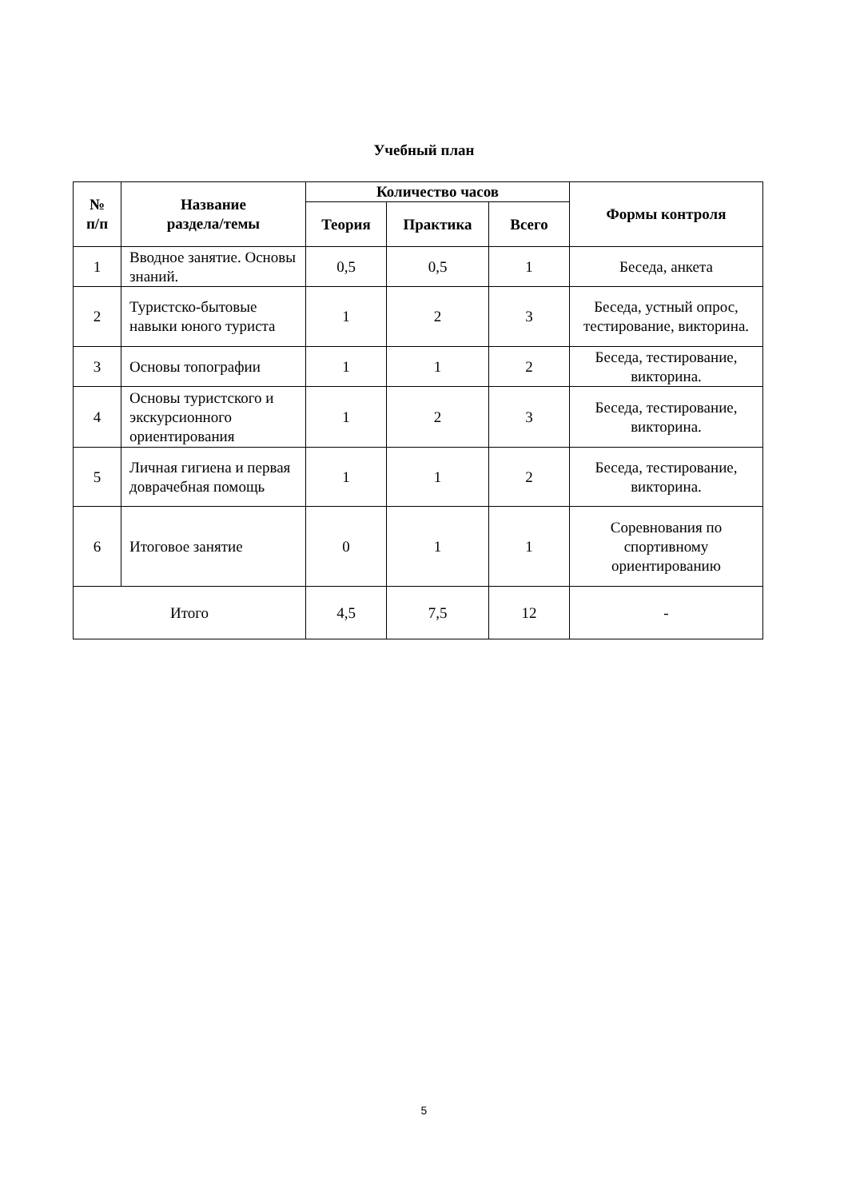Учебный план
| № п/п | Название раздела/темы | Количество часов | | | Формы контроля |
| --- | --- | --- | --- | --- | --- |
| | | Теория | Практика | Всего | |
| 1 | Вводное занятие. Основы знаний. | 0,5 | 0,5 | 1 | Беседа, анкета |
| 2 | Туристско-бытовые навыки юного туриста | 1 | 2 | 3 | Беседа, устный опрос, тестирование, викторина. |
| 3 | Основы топографии | 1 | 1 | 2 | Беседа, тестирование, викторина. |
| 4 | Основы туристского и экскурсионного ориентирования | 1 | 2 | 3 | Беседа, тестирование, викторина. |
| 5 | Личная гигиена и первая доврачебная помощь | 1 | 1 | 2 | Беседа, тестирование, викторина. |
| 6 | Итоговое занятие | 0 | 1 | 1 | Соревнования по спортивному ориентированию |
| Итого | | 4,5 | 7,5 | 12 | - |
5